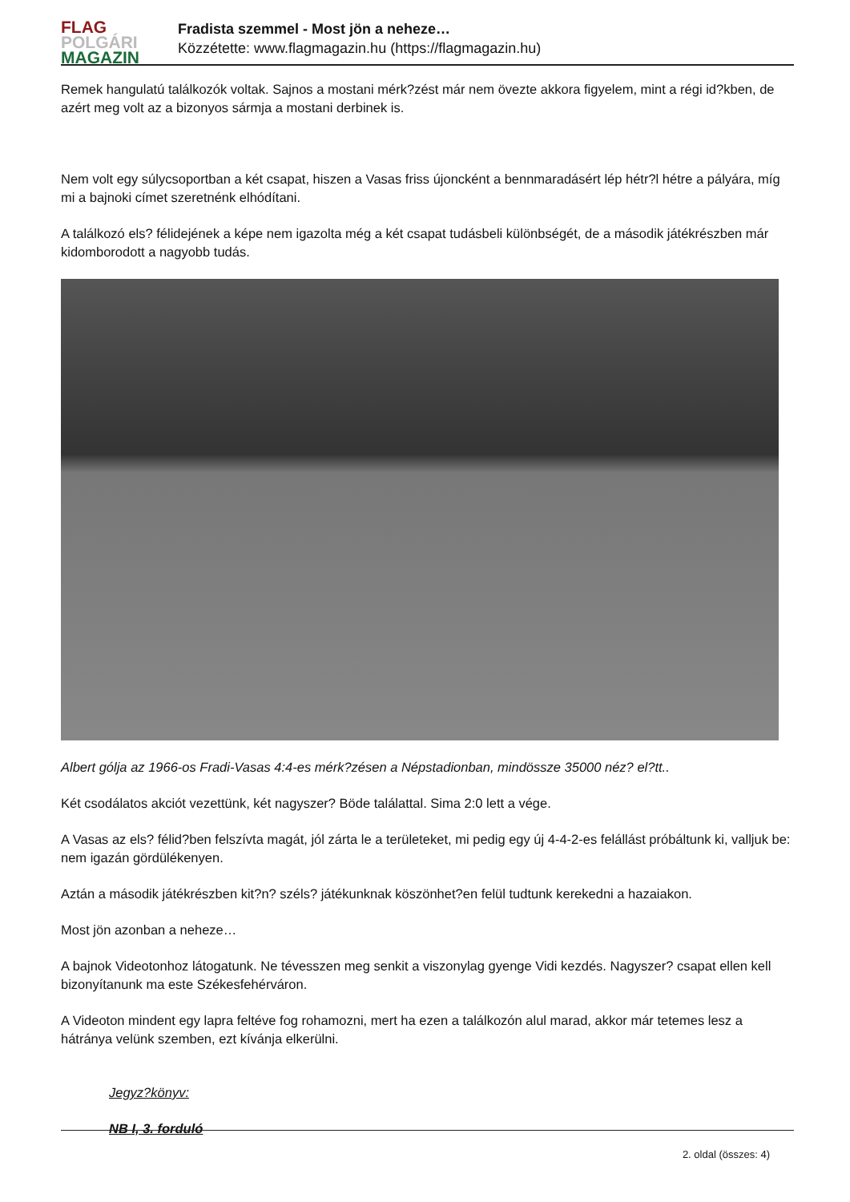FLAG
POLGÁRI
MAGAZIN
Fradista szemmel - Most jön a neheze…
Közzétette: www.flagmagazin.hu (https://flagmagazin.hu)
Remek hangulatú találkozók voltak. Sajnos a mostani mérk?zést már nem övezte akkora figyelem, mint a régi id?kben, de azért meg volt az a bizonyos sármja a mostani derbinek is.
Nem volt egy súlycsoportban a két csapat, hiszen a Vasas friss újoncként a bennmaradásért lép hétr?l hétre a pályára, míg mi a bajnoki címet szeretnénk elhódítani.
A találkozó els? félidejének a képe nem igazolta még a két csapat tudásbeli különbségét, de a második játékrészben már kidomborodott a nagyobb tudás.
Albert gólja az 1966-os Fradi-Vasas 4:4-es mérk?zésen a Népstadionban, mindössze 35000 néz? el?tt..
Két csodálatos akciót vezettünk, két nagyszer? Böde találattal. Sima 2:0 lett a vége.
A Vasas az els? félid?ben felszívta magát, jól zárta le a területeket, mi pedig egy új 4-4-2-es felállást próbáltunk ki, valljuk be: nem igazán gördülékenyen.
Aztán a második játékrészben kit?n? széls? játékunknak köszönhet?en felül tudtunk kerekedni a hazaiakon.
Most jön azonban a neheze…
A bajnok Videotonhoz látogatunk. Ne tévesszen meg senkit a viszonylag gyenge Vidi kezdés. Nagyszer? csapat ellen kell bizonyítanunk ma este Székesfehérváron.
A Videoton mindent egy lapra feltéve fog rohamozni, mert ha ezen a találkozón alul marad, akkor már tetemes lesz a hátránya velünk szemben, ezt kívánja elkerülni.
Jegyz?könyv:
NB I, 3. forduló
2. oldal (összes: 4)